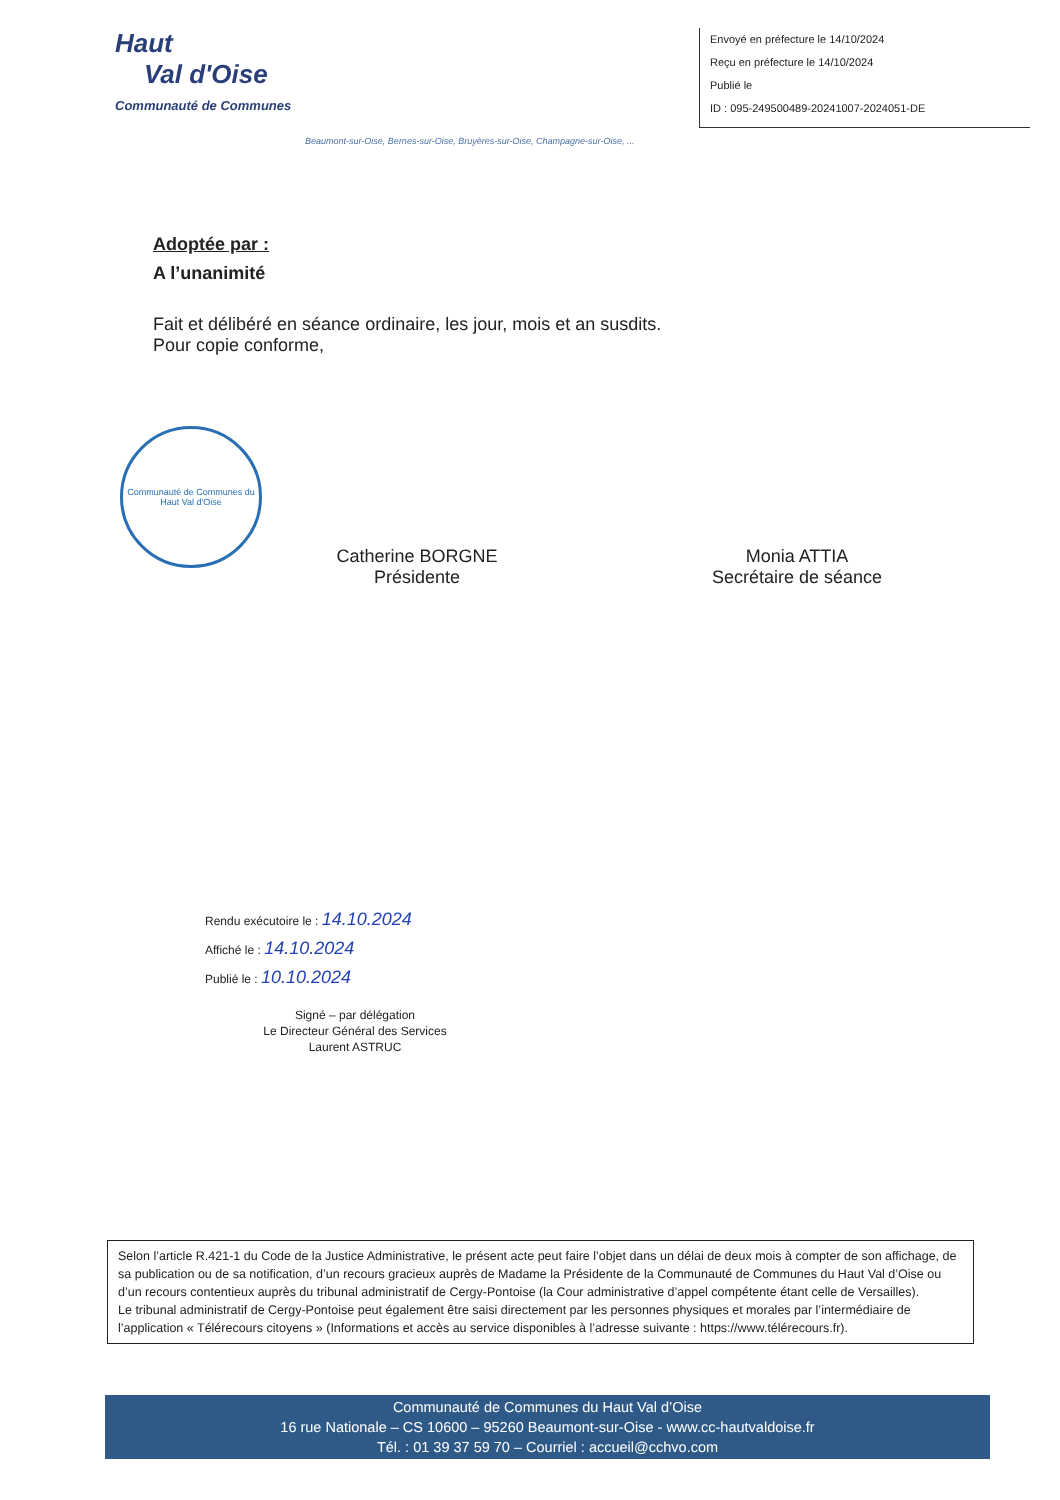Haut
Val d'Oise
Communauté de Communes
Envoyé en préfecture le 14/10/2024
Reçu en préfecture le 14/10/2024
Publié le
ID : 095-249500489-20241007-2024051-DE
Beaumont-sur-Oise, Bernes-sur-Oise, Bruyères-sur-Oise, Champagne-sur-Oise, ...
Adoptée par :
A l’unanimité
Fait et délibéré en séance ordinaire, les jour, mois et an susdits.
Pour copie conforme,
Communauté de Communes du Haut Val d'Oise
Catherine BORGNE
Présidente
Monia ATTIA
Secrétaire de séance
Rendu exécutoire le : 14.10.2024
Affiché le : 14.10.2024
Publié le : 10.10.2024
Signé – par délégation
Le Directeur Général des Services
Laurent ASTRUC
Selon l’article R.421-1 du Code de la Justice Administrative, le présent acte peut faire l’objet dans un délai de deux mois à compter de son affichage, de sa publication ou de sa notification, d’un recours gracieux auprès de Madame la Présidente de la Communauté de Communes du Haut Val d’Oise ou d’un recours contentieux auprès du tribunal administratif de Cergy-Pontoise (la Cour administrative d’appel compétente étant celle de Versailles).
Le tribunal administratif de Cergy-Pontoise peut également être saisi directement par les personnes physiques et morales par l’intermédiaire de l’application « Télérecours citoyens » (Informations et accès au service disponibles à l’adresse suivante : https://www.télérecours.fr).
Communauté de Communes du Haut Val d’Oise
16 rue Nationale – CS 10600 – 95260 Beaumont-sur-Oise - www.cc-hautvaldoise.fr
Tél. : 01 39 37 59 70 – Courriel : accueil@cchvo.com